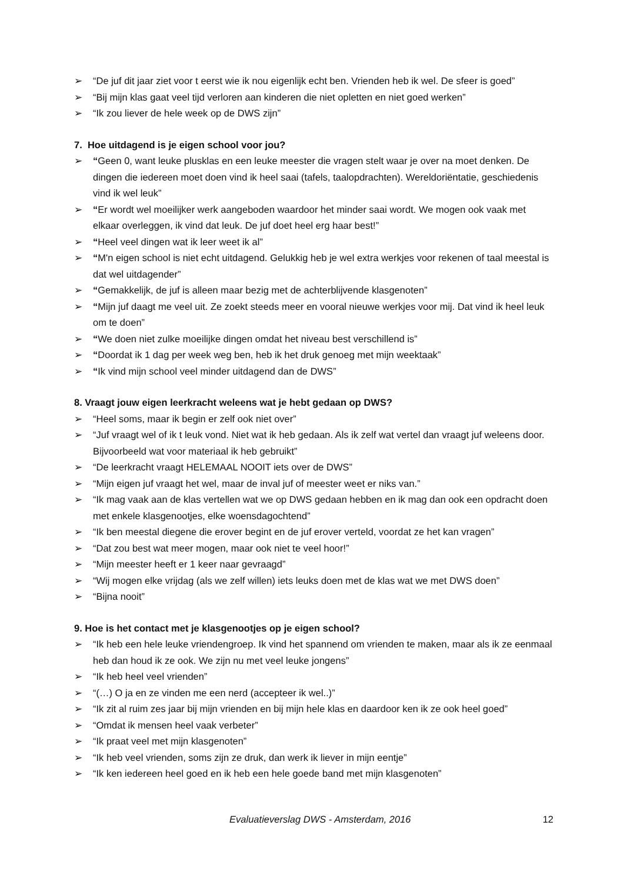➢ “De juf dit jaar ziet voor t eerst wie ik nou eigenlijk echt ben. Vrienden heb ik wel. De sfeer is goed”
➢ “Bij mijn klas gaat veel tijd verloren aan kinderen die niet opletten en niet goed werken”
➢ “Ik zou liever de hele week op de DWS zijn”
7. Hoe uitdagend is je eigen school voor jou?
➢ “Geen 0, want leuke plusklas en een leuke meester die vragen stelt waar je over na moet denken. De dingen die iedereen moet doen vind ik heel saai (tafels, taalopdrachten). Wereldoriëntatie, geschiedenis vind ik wel leuk”
➢ “Er wordt wel moeilijker werk aangeboden waardoor het minder saai wordt. We mogen ook vaak met elkaar overleggen, ik vind dat leuk. De juf doet heel erg haar best!”
➢ “Heel veel dingen wat ik leer weet ik al”
➢ “M'n eigen school is niet echt uitdagend. Gelukkig heb je wel extra werkjes voor rekenen of taal meestal is dat wel uitdagender”
➢ “Gemakkelijk, de juf is alleen maar bezig met de achterblijvende klasgenoten”
➢ “Mijn juf daagt me veel uit. Ze zoekt steeds meer en vooral nieuwe werkjes voor mij. Dat vind ik heel leuk om te doen”
➢ “We doen niet zulke moeilijke dingen omdat het niveau best verschillend is”
➢ “Doordat ik 1 dag per week weg ben, heb ik het druk genoeg met mijn weektaak”
➢ “Ik vind mijn school veel minder uitdagend dan de DWS”
8. Vraagt jouw eigen leerkracht weleens wat je hebt gedaan op DWS?
➢ “Heel soms, maar ik begin er zelf ook niet over”
➢ “Juf vraagt wel of ik t leuk vond. Niet wat ik heb gedaan. Als ik zelf wat vertel dan vraagt juf weleens door. Bijvoorbeeld wat voor materiaal ik heb gebruikt”
➢ “De leerkracht vraagt HELEMAAL NOOIT iets over de DWS”
➢ “Mijn eigen juf vraagt het wel, maar de inval juf of meester weet er niks van.”
➢ “Ik mag vaak aan de klas vertellen wat we op DWS gedaan hebben en ik mag dan ook een opdracht doen met enkele klasgenootjes, elke woensdagochtend”
➢ “Ik ben meestal diegene die erover begint en de juf erover verteld, voordat ze het kan vragen”
➢ “Dat zou best wat meer mogen, maar ook niet te veel hoor!”
➢ “Mijn meester heeft er 1 keer naar gevraagd”
➢ “Wij mogen elke vrijdag (als we zelf willen) iets leuks doen met de klas wat we met DWS doen”
➢ “Bijna nooit”
9. Hoe is het contact met je klasgenootjes op je eigen school?
➢ “Ik heb een hele leuke vriendengroep. Ik vind het spannend om vrienden te maken, maar als ik ze eenmaal heb dan houd ik ze ook. We zijn nu met veel leuke jongens”
➢ “Ik heb heel veel vrienden”
➢ “(…) O ja en ze vinden me een nerd (accepteer ik wel..)”
➢ “Ik zit al ruim zes jaar bij mijn vrienden en bij mijn hele klas en daardoor ken ik ze ook heel goed”
➢ “Omdat ik mensen heel vaak verbeter”
➢ “Ik praat veel met mijn klasgenoten”
➢ “Ik heb veel vrienden, soms zijn ze druk, dan werk ik liever in mijn eentje”
➢ “Ik ken iedereen heel goed en ik heb een hele goede band met mijn klasgenoten”
Evaluatieverslag DWS - Amsterdam, 2016 12